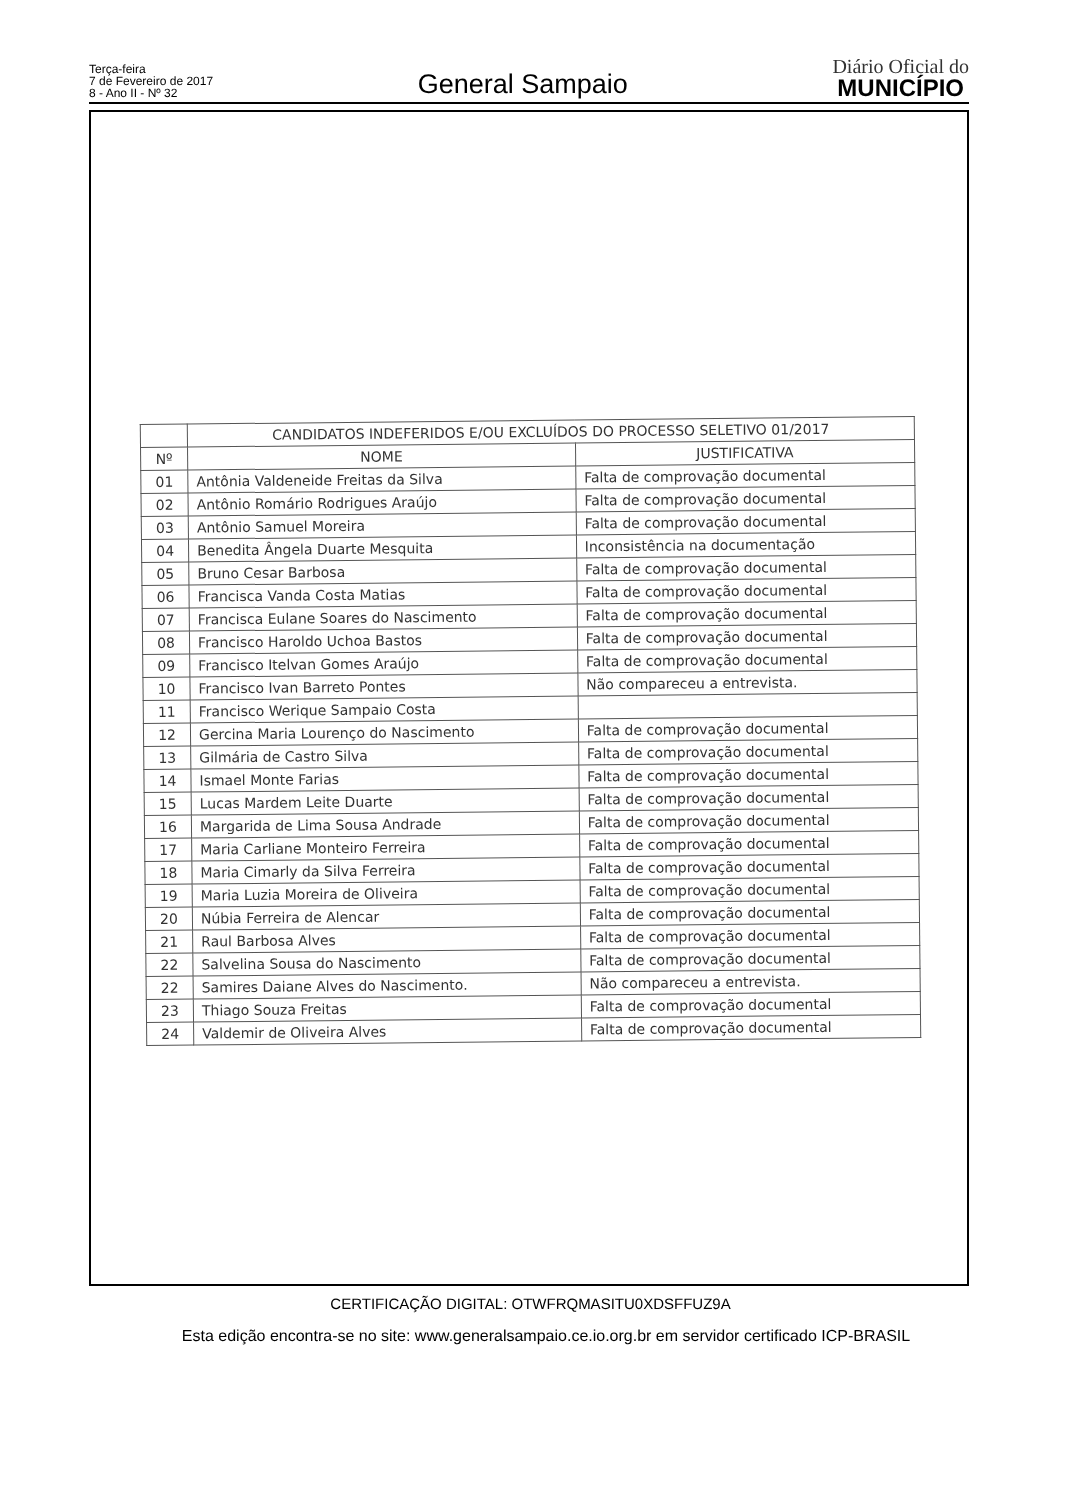Terça-feira
7 de Fevereiro de 2017
8 - Ano II - Nº 32
General Sampaio
Diário Oficial do
MUNICÍPIO
| | CANDIDATOS INDEFERIDOS E/OU EXCLUÍDOS DO PROCESSO SELETIVO 01/2017 | |
| --- | --- | --- |
| Nº | NOME | JUSTIFICATIVA |
| 01 | Antônia Valdeneide Freitas da Silva | Falta de comprovação documental |
| 02 | Antônio Romário Rodrigues Araújo | Falta de comprovação documental |
| 03 | Antônio Samuel Moreira | Falta de comprovação documental |
| 04 | Benedita Ângela Duarte Mesquita | Inconsistência na documentação |
| 05 | Bruno Cesar Barbosa | Falta de comprovação documental |
| 06 | Francisca Vanda Costa Matias | Falta de comprovação documental |
| 07 | Francisca Eulane Soares do Nascimento | Falta de comprovação documental |
| 08 | Francisco Haroldo Uchoa Bastos | Falta de comprovação documental |
| 09 | Francisco Itelvan Gomes Araújo | Falta de comprovação documental |
| 10 | Francisco Ivan Barreto Pontes | Não compareceu a entrevista. |
| 11 | Francisco Werique Sampaio Costa | |
| 12 | Gercina Maria Lourenço do Nascimento | Falta de comprovação documental |
| 13 | Gilmária de Castro Silva | Falta de comprovação documental |
| 14 | Ismael Monte Farias | Falta de comprovação documental |
| 15 | Lucas Mardem Leite Duarte | Falta de comprovação documental |
| 16 | Margarida de Lima Sousa Andrade | Falta de comprovação documental |
| 17 | Maria Carliane Monteiro Ferreira | Falta de comprovação documental |
| 18 | Maria Cimarly da Silva Ferreira | Falta de comprovação documental |
| 19 | Maria Luzia Moreira de Oliveira | Falta de comprovação documental |
| 20 | Núbia Ferreira de Alencar | Falta de comprovação documental |
| 21 | Raul Barbosa Alves | Falta de comprovação documental |
| 22 | Salvelina Sousa do Nascimento | Falta de comprovação documental |
| 22 | Samires Daiane Alves do Nascimento. | Não compareceu a entrevista. |
| 23 | Thiago Souza Freitas | Falta de comprovação documental |
| 24 | Valdemir de Oliveira Alves | Falta de comprovação documental |
CERTIFICAÇÃO DIGITAL: OTWFRQMASITU0XDSFFUZ9A
Esta edição encontra-se no site: www.generalsampaio.ce.io.org.br em servidor certificado ICP-BRASIL